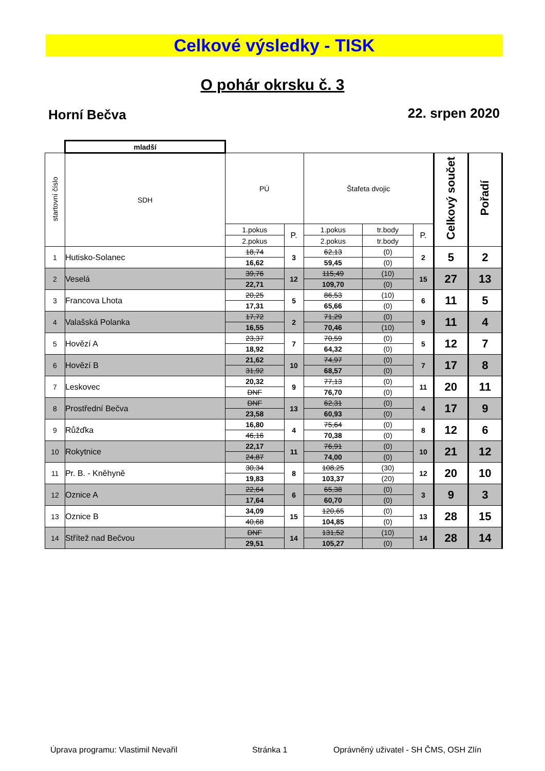Celkové výsledky - TISK
O pohár okrsku č. 3
Horní Bečva 22. srpen 2020
| | mladší | | | | | | | |
| startovní číslo | SDH | PÚ | | Štafeta dvojic | | | Celkový součet | Pořadí |
| | | 1.pokus | P. | 1.pokus | tr.body | P. | | |
| | | 2.pokus | | 2.pokus | tr.body | | | |
| 1 | Hutisko-Solanec | 18,74 | 3 | 62,13 | (0) | 2 | 5 | 2 |
| | | 16,62 | | 59,45 | (0) | | | |
| 2 | Veselá | 39,76 | 12 | 115,49 | (10) | 15 | 27 | 13 |
| | | 22,71 | | 109,70 | (0) | | | |
| 3 | Francova Lhota | 20,25 | 5 | 86,53 | (10) | 6 | 11 | 5 |
| | | 17,31 | | 65,66 | (0) | | | |
| 4 | Valašská Polanka | 17,72 | 2 | 71,29 | (0) | 9 | 11 | 4 |
| | | 16,55 | | 70,46 | (10) | | | |
| 5 | Hovězí A | 23,37 | 7 | 70,59 | (0) | 5 | 12 | 7 |
| | | 18,92 | | 64,32 | (0) | | | |
| 6 | Hovězí B | 21,62 | 10 | 74,97 | (0) | 7 | 17 | 8 |
| | | 31,92 | | 68,57 | (0) | | | |
| 7 | Leskovec | 20,32 | 9 | 77,13 | (0) | 11 | 20 | 11 |
| | | DNF | | 76,70 | (0) | | | |
| 8 | Prostřední Bečva | DNF | 13 | 62,31 | (0) | 4 | 17 | 9 |
| | | 23,58 | | 60,93 | (0) | | | |
| 9 | Růžďka | 16,80 | 4 | 75,64 | (0) | 8 | 12 | 6 |
| | | 46,16 | | 70,38 | (0) | | | |
| 10 | Rokytnice | 22,17 | 11 | 76,91 | (0) | 10 | 21 | 12 |
| | | 24,87 | | 74,00 | (0) | | | |
| 11 | Pr. B. - Kněhyně | 30,34 | 8 | 108,25 | (30) | 12 | 20 | 10 |
| | | 19,83 | | 103,37 | (20) | | | |
| 12 | Oznice A | 22,64 | 6 | 65,38 | (0) | 3 | 9 | 3 |
| | | 17,64 | | 60,70 | (0) | | | |
| 13 | Oznice B | 34,09 | 15 | 120,65 | (0) | 13 | 28 | 15 |
| | | 40,68 | | 104,85 | (0) | | | |
| 14 | Střítež nad Bečvou | DNF | 14 | 131,52 | (10) | 14 | 28 | 14 |
| | | 29,51 | | 105,27 | (0) | | | |
Úprava programu: Vlastimil Nevařil
Stránka 1
Oprávněný uživatel - SH ČMS, OSH Zlín